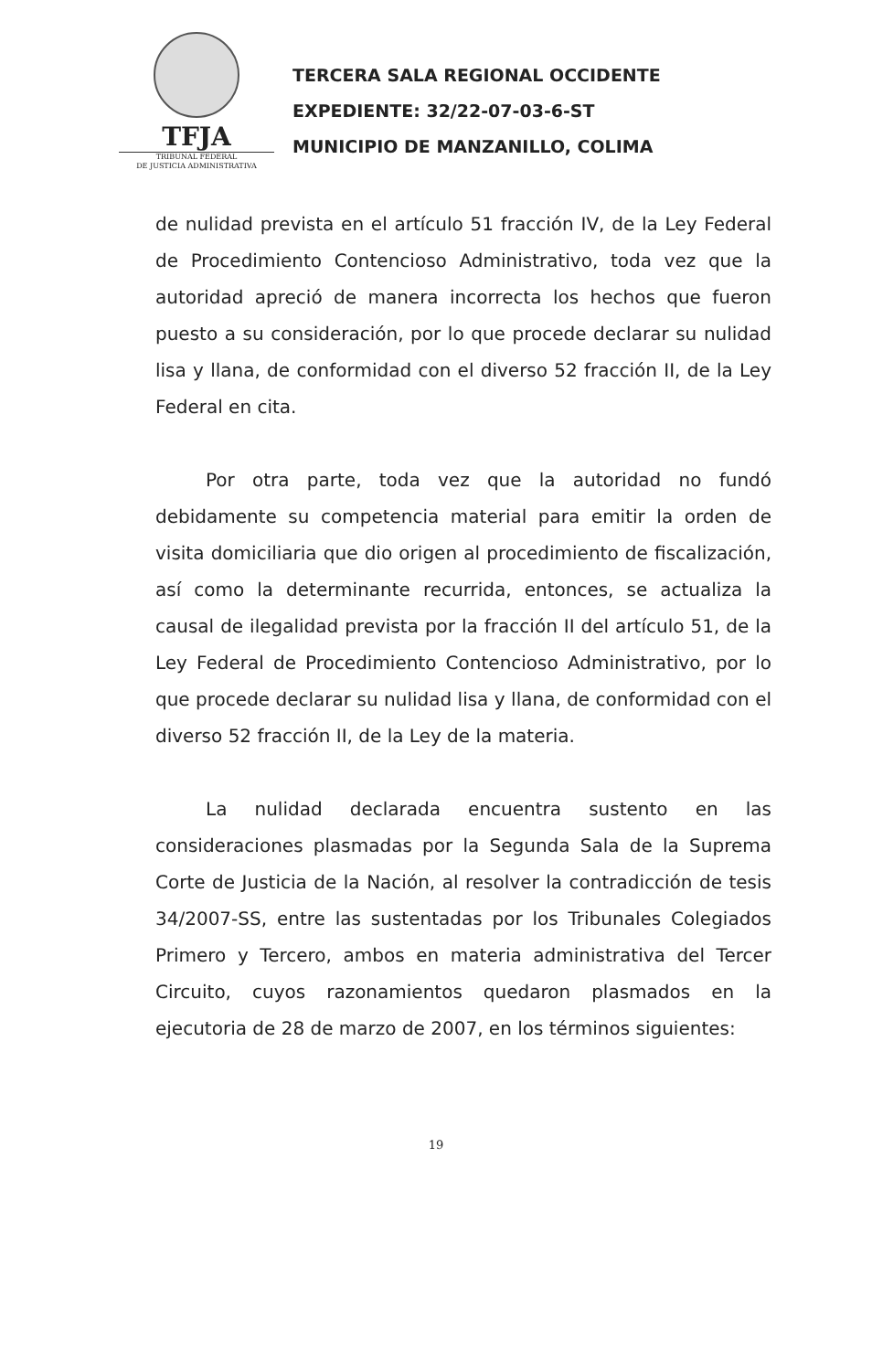TFJA
TRIBUNAL FEDERAL
DE JUSTICIA ADMINISTRATIVA
TERCERA SALA REGIONAL OCCIDENTE
EXPEDIENTE: 32/22-07-03-6-ST
MUNICIPIO DE MANZANILLO, COLIMA
de nulidad prevista en el artículo 51 fracción IV, de la Ley Federal de Procedimiento Contencioso Administrativo, toda vez que la autoridad apreció de manera incorrecta los hechos que fueron puesto a su consideración, por lo que procede declarar su nulidad lisa y llana, de conformidad con el diverso 52 fracción II, de la Ley Federal en cita.
Por otra parte, toda vez que la autoridad no fundó debidamente su competencia material para emitir la orden de visita domiciliaria que dio origen al procedimiento de fiscalización, así como la determinante recurrida, entonces, se actualiza la causal de ilegalidad prevista por la fracción II del artículo 51, de la Ley Federal de Procedimiento Contencioso Administrativo, por lo que procede declarar su nulidad lisa y llana, de conformidad con el diverso 52 fracción II, de la Ley de la materia.
La nulidad declarada encuentra sustento en las consideraciones plasmadas por la Segunda Sala de la Suprema Corte de Justicia de la Nación, al resolver la contradicción de tesis 34/2007-SS, entre las sustentadas por los Tribunales Colegiados Primero y Tercero, ambos en materia administrativa del Tercer Circuito, cuyos razonamientos quedaron plasmados en la ejecutoria de 28 de marzo de 2007, en los términos siguientes:
19